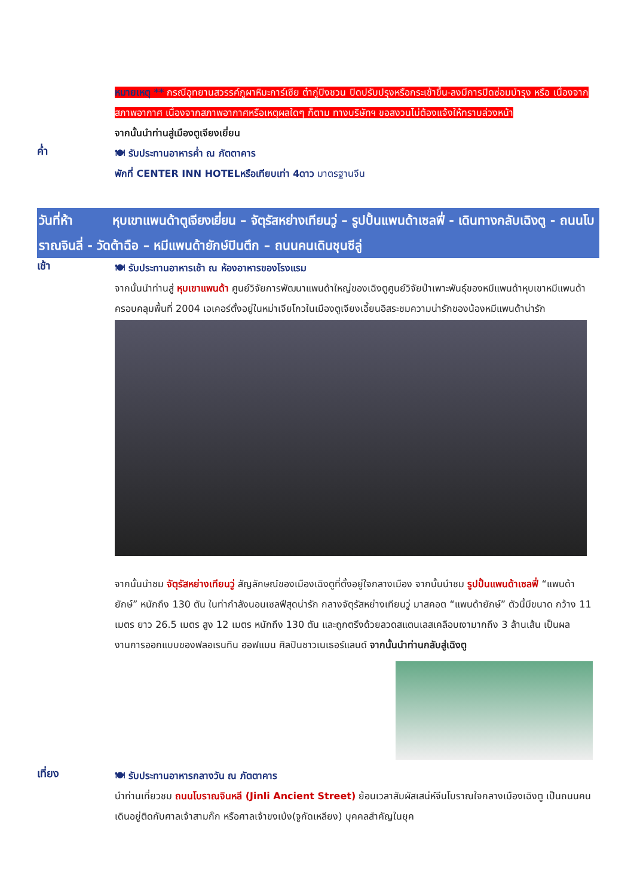หมายเหตุ ** กรณีอุทยานสวรรค์ภูผาหิมะการ์เซีย ต๋ากู่ปิงชวน ปิดปรับปรุงหรือกระเช้าขึ้น-ลงมีการปิดซ่อมบำรุง หรือ เนื่องจากสภาพอากาศ เนื่องจากสภาพอากาศหรือเหตุผลใดๆ ก็ตาม ทางบริษัทฯ ขอสงวนไม่ต้องแจ้งให้ทราบล่วงหน้า
จากนั้นนำท่านสู่เมืองตูเจียงเยี่ยน
ค่ำ
🍽 รับประทานอาหารค่ำ ณ ภัตตาคาร
พักที่ CENTER INN HOTELหรือเทียบเท่า 4ดาว มาตรฐานจีน
วันที่ห้า หุบเขาแพนด้าตูเจียงเยี่ยน – จัตุรัสหย่างเทียนวู่ – รูปปั้นแพนด้าเซลฟี่ - เดินทางกลับเฉิงตู - ถนนโบราณจินลี่ - วัดต้าฉือ – หมีแพนด้ายักษ์ปินตึก – ถนนคนเดินชุนซีลู่
เช้า
🍽 รับประทานอาหารเช้า ณ ห้องอาหารของโรงแรม
จากนั้นนำท่านสู่ หุบเขาแพนด้า ศูนย์วิจัยการพัฒนาแพนด้าใหญ่ของเฉิงตูศูนย์วิจัยป่าเพาะพันธุ์ของหมีแพนด้าหุบเขาหมีแพนด้าครอบคลุมพื้นที่ 2004 เอเคอร์ตั้งอยู่ในหม่าเจียโกวในเมืองตูเจียงเอี้ยนอิสระชมความน่ารักของน้องหมีแพนด้าน่ารัก
จากนั้นนำชม จัตุรัสหย่างเทียนวู่ สัญลักษณ์ของเมืองเฉิงตูที่ตั้งอยู่ใจกลางเมือง จากนั้นนำชม รูปปั้นแพนด้าเซลฟี่ “แพนด้ายักษ์” หนักถึง 130 ตัน ในท่ากำลังนอนเซลฟีสุดน่ารัก กลางจัตุรัสหย่างเทียนวู่ มาสคอต “แพนด้ายักษ์” ตัวนี้มีขนาด กว้าง 11 เมตร ยาว 26.5 เมตร สูง 12 เมตร หนักถึง 130 ตัน และถูกตรึงด้วยลวดสแตนเลสเคลือบเงามากถึง 3 ล้านเส้น เป็นผลงานการออกแบบของฟลอเรนทิน ฮอฟแมน ศิลปินชาวเนเธอร์แลนด์ จากนั้นนำท่านกลับสู่เฉิงตู
เที่ยง
🍽 รับประทานอาหารกลางวัน ณ ภัตตาคาร
นำท่านเที่ยวชม ถนนโบราณจินหลี (Jinli Ancient Street) ย้อนเวลาสัมผัสเสน่ห์จีนโบราณใจกลางเมืองเฉิงตู เป็นถนนคนเดินอยู่ติดกับศาลเจ้าสามก๊ก หรือศาลเจ้าขงเบ้ง(จูกัดเหลียง) บุคคลสำคัญในยุค